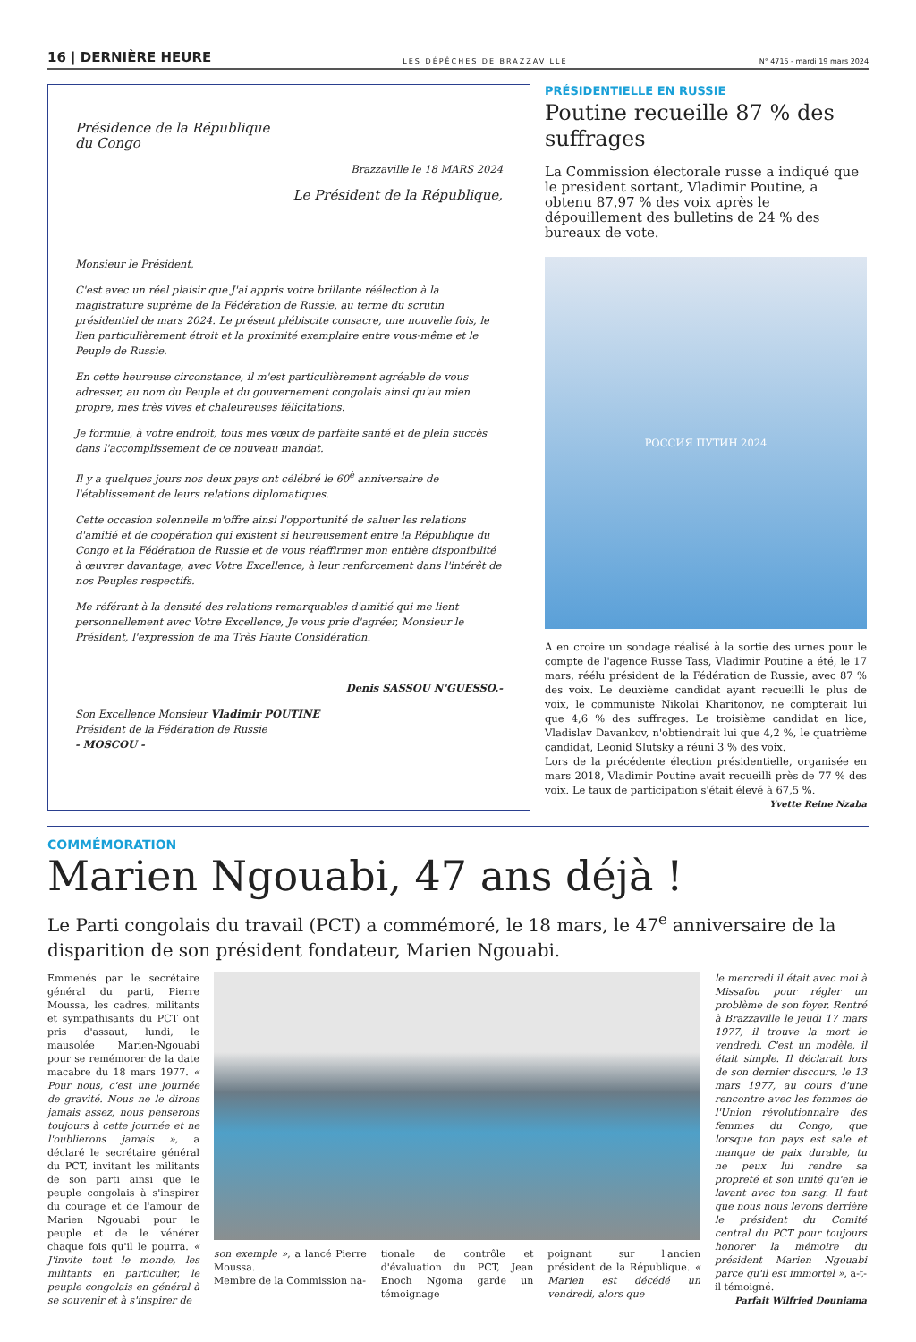16 | DERNIÈRE HEURE LES DÉPÊCHES DE BRAZZAVILLE N° 4715 - mardi 19 mars 2024
Présidence de la République
du Congo
Brazzaville le 18 MARS 2024
Le Président de la République,
Monsieur le Président,
C'est avec un réel plaisir que J'ai appris votre brillante réélection à la magistrature suprême de la Fédération de Russie, au terme du scrutin présidentiel de mars 2024. Le présent plébiscite consacre, une nouvelle fois, le lien particulièrement étroit et la proximité exemplaire entre vous-même et le Peuple de Russie.
En cette heureuse circonstance, il m'est particulièrement agréable de vous adresser, au nom du Peuple et du gouvernement congolais ainsi qu'au mien propre, mes très vives et chaleureuses félicitations.
Je formule, à votre endroit, tous mes vœux de parfaite santé et de plein succès dans l'accomplissement de ce nouveau mandat.
Il y a quelques jours nos deux pays ont célébré le 60<sup>è</sup> anniversaire de l'établissement de leurs relations diplomatiques.
Cette occasion solennelle m'offre ainsi l'opportunité de saluer les relations d'amitié et de coopération qui existent si heureusement entre la République du Congo et la Fédération de Russie et de vous réaffirmer mon entière disponibilité à œuvrer davantage, avec Votre Excellence, à leur renforcement dans l'intérêt de nos Peuples respectifs.
Me référant à la densité des relations remarquables d'amitié qui me lient personnellement avec Votre Excellence, Je vous prie d'agréer, Monsieur le Président, l'expression de ma Très Haute Considération.
Denis SASSOU N'GUESSO.-
Son Excellence Monsieur Vladimir POUTINE
Président de la Fédération de Russie
- MOSCOU -
PRÉSIDENTIELLE EN RUSSIE
Poutine recueille 87 % des suffrages
La Commission électorale russe a indiqué que le president sortant, Vladimir Poutine, a obtenu 87,97 % des voix après le dépouillement des bulletins de 24 % des bureaux de vote.
РОССИЯ ПУТИН 2024
A en croire un sondage réalisé à la sortie des urnes pour le compte de l'agence Russe Tass, Vladimir Poutine a été, le 17 mars, réélu président de la Fédération de Russie, avec 87 % des voix. Le deuxième candidat ayant recueilli le plus de voix, le communiste Nikolai Kharitonov, ne compterait lui que 4,6 % des suffrages. Le troisième candidat en lice, Vladislav Davankov, n'obtiendrait lui que 4,2 %, le quatrième candidat, Leonid Slutsky a réuni 3 % des voix.
Lors de la précédente élection présidentielle, organisée en mars 2018, Vladimir Poutine avait recueilli près de 77 % des voix. Le taux de participation s'était élevé à 67,5 %.
Yvette Reine Nzaba
COMMÉMORATION
Marien Ngouabi, 47 ans déjà !
Le Parti congolais du travail (PCT) a commémoré, le 18 mars, le 47<sup>e</sup> anniversaire de la disparition de son président fondateur, Marien Ngouabi.
Emmenés par le secrétaire général du parti, Pierre Moussa, les cadres, militants et sympathisants du PCT ont pris d'assaut, lundi, le mausolée Marien-Ngouabi pour se remémorer de la date macabre du 18 mars 1977. « Pour nous, c'est une journée de gravité. Nous ne le dirons jamais assez, nous penserons toujours à cette journée et ne l'oublierons jamais », a déclaré le secrétaire général du PCT, invitant les militants de son parti ainsi que le peuple congolais à s'inspirer du courage et de l'amour de Marien Ngouabi pour le peuple et de le vénérer chaque fois qu'il le pourra. « J'invite tout le monde, les militants en particulier, le peuple congolais en général à se souvenir et à s'inspirer de
GLOIRE IMMORTELLE AU PRÉSIDENT MARIEN N'GOUABI
son exemple », a lancé Pierre Moussa.
Membre de la Commission na-
tionale de contrôle et d'évaluation du PCT, Jean Enoch Ngoma garde un témoignage
poignant sur l'ancien président de la République. « Marien est décédé un vendredi, alors que
le mercredi il était avec moi à Missafou pour régler un problème de son foyer. Rentré à Brazzaville le jeudi 17 mars 1977, il trouve la mort le vendredi. C'est un modèle, il était simple. Il déclarait lors de son dernier discours, le 13 mars 1977, au cours d'une rencontre avec les femmes de l'Union révolutionnaire des femmes du Congo, que lorsque ton pays est sale et manque de paix durable, tu ne peux lui rendre sa propreté et son unité qu'en le lavant avec ton sang. Il faut que nous nous levons derrière le président du Comité central du PCT pour toujours honorer la mémoire du président Marien Ngouabi parce qu'il est immortel », a-t-il témoigné.
Parfait Wilfried Douniama